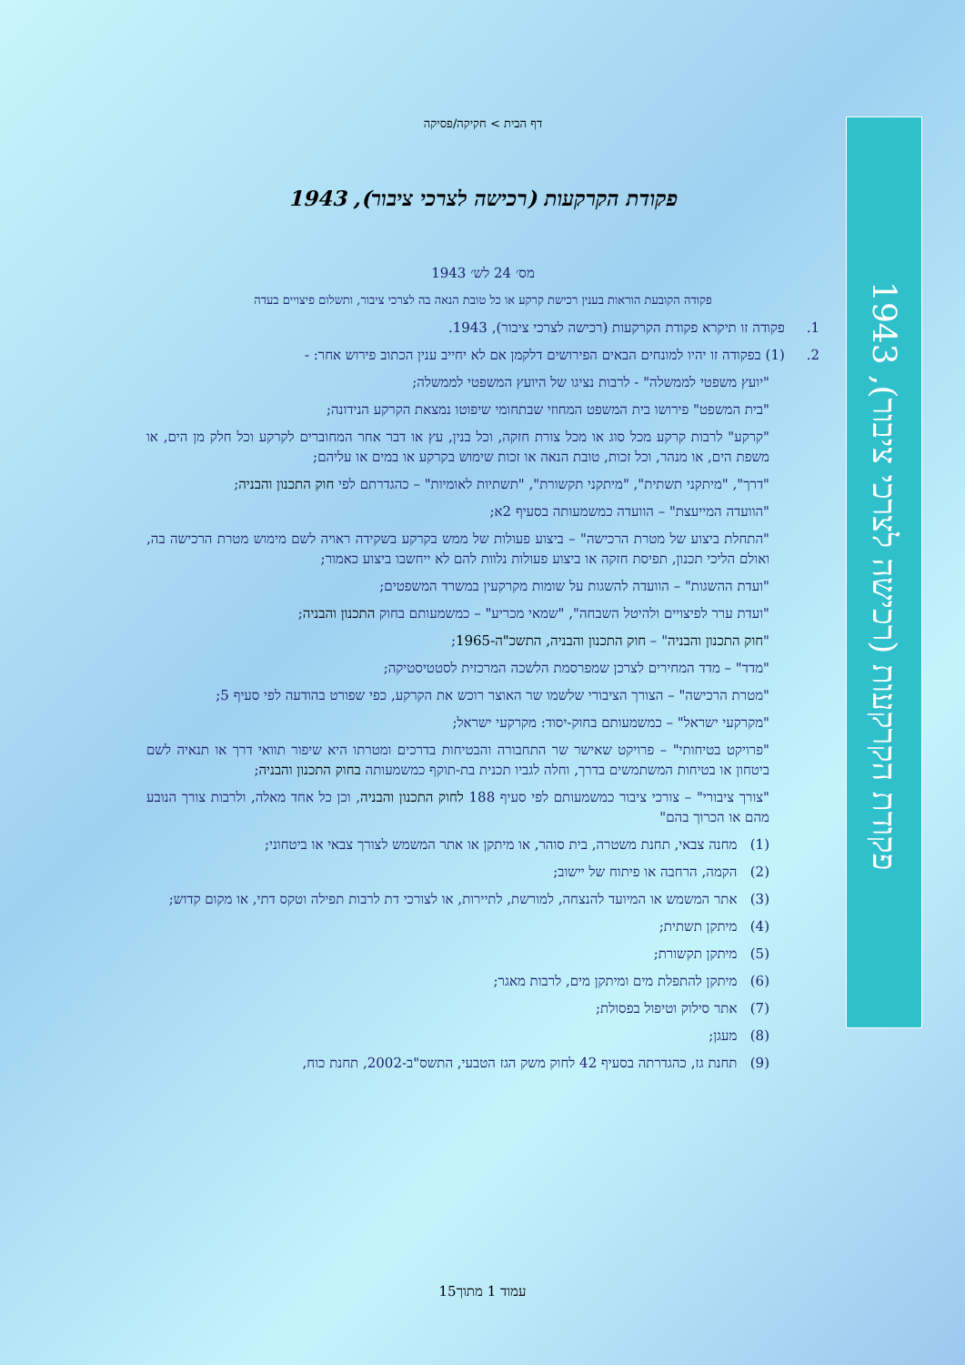דף הבית > חקיקה/פסיקה
פקודת הקרקעות (רכישה לצרכי ציבור), 1943
מס׳ 24 לש׳ 1943
פקודה הקובעת הוראות בענין רכישת קרקע או כל טובת הנאה בה לצרכי ציבור, ותשלום פיצויים בעדה
1. פקודה זו תיקרא פקודת הקרקעות (רכישה לצרכי ציבור), 1943.
2. (1) בפקודה זו יהיו למונחים הבאים הפירושים דלקמן אם לא יחייב ענין הכתוב פירוש אחר: -
"יועץ משפטי לממשלה" - לרבות נציגו של היועץ המשפטי לממשלה;
"בית המשפט" פירושו בית המשפט המחוזי שבתחומי שיפוטו נמצאת הקרקע הנידונה;
"קרקע" לרבות קרקע מכל סוג או מכל צורת חזקה, וכל בנין, עץ או דבר אחר המחוברים לקרקע וכל חלק מן הים, או משפת הים, או מנהר, וכל זכות, טובת הנאה או זכות שימוש בקרקע או במים או עליהם;
"דרך", "מיתקני תשתית", "מיתקני תקשורת", "תשתיות לאומיות" – כהגדרתם לפי חוק התכנון והבניה;
"הוועדה המייעצת" – הוועדה כמשמעותה בסעיף 2א;
"התחלת ביצוע של מטרת הרכישה" – ביצוע פעולות של ממש בקרקע בשקידה ראויה לשם מימוש מטרת הרכישה בה, ואולם הליכי תכנון, תפיסת חזקה או ביצוע פעולות נלוות להם לא ייחשבו ביצוע כאמור;
"ועדת ההשגות" – הוועדה להשגות על שומות מקרקעין במשרד המשפטים;
"ועדת ערר לפיצויים ולהיטל השבחה", "שמאי מכריע" – כמשמעותם בחוק התכנון והבניה;
"חוק התכנון והבניה" – חוק התכנון והבניה, התשכ"ה-1965;
"מדד" – מדד המחירים לצרכן שמפרסמת הלשכה המרכזית לסטטיסטיקה;
"מטרת הרכישה" – הצורך הציבורי שלשמו שר האוצר רוכש את הקרקע, כפי שפורט בהודעה לפי סעיף 5;
"מקרקעי ישראל" – כמשמעותם בחוק-יסוד: מקרקעי ישראל;
"פרויקט בטיחותי" – פרויקט שאישר שר התחבורה והבטיחות בדרכים ומטרתו היא שיפור תוואי דרך או תנאיה לשם ביטחון או בטיחות המשתמשים בדרך, וחלה לגביו תכנית בת-תוקף כמשמעותה בחוק התכנון והבניה;
"צורך ציבורי" – צורכי ציבור כמשמעותם לפי סעיף 188 לחוק התכנון והבניה, וכן כל אחד מאלה, ולרבות צורך הנובע מהם או הכרוך בהם"
(1) מחנה צבאי, תחנת משטרה, בית סוהר, או מיתקן או אתר המשמש לצורך צבאי או ביטחוני;
(2) הקמה, הרחבה או פיתוח של יישוב;
(3) אתר המשמש או המיועד להנצחה, למורשת, לתיירות, או לצורכי דת לרבות תפילה וטקס דתי, או מקום קדוש;
(4) מיתקן תשתית;
(5) מיתקן תקשורת;
(6) מיתקן להתפלת מים ומיתקן מים, לרבות מאגר;
(7) אתר סילוק וטיפול בפסולת;
(8) מעגן;
(9) תחנת גז, כהגדרתה בסעיף 42 לחוק משק הגז הטבעי, התשס"ב-2002, תחנת כוח,
פקודת הקרקעות (רכישה לצרכי ציבור), 1943
עמוד 1 מתוך15